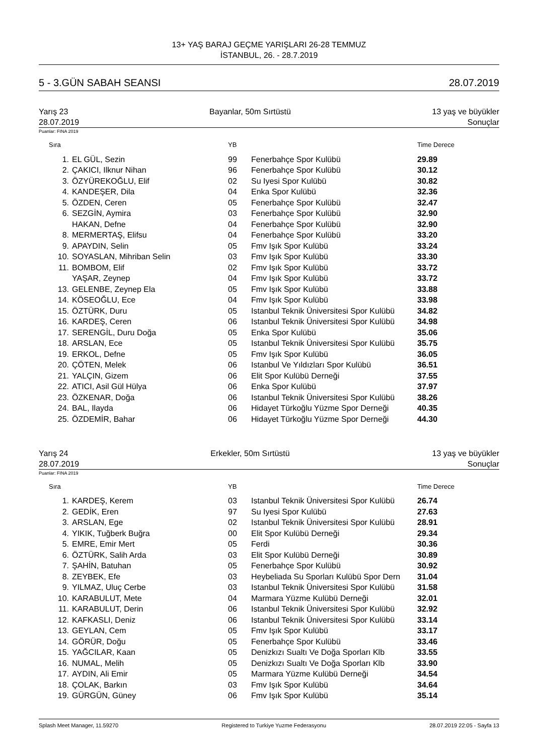13+ YAŞ BARAJ GEÇME YARIŞLARI 26-28 TEMMUZ
İSTANBUL, 26. - 28.7.2019
5 - 3.GÜN SABAH SEANSI 28.07.2019
Yarış 23 Bayanlar, 50m Sırtüstü 13 yaş ve büyükler
28.07.2019 Sonuçlar
Puanlar: FINA 2019
| Sıra | | YB | | Time Derece |
| --- | --- | --- | --- | --- |
| 1. | EL GÜL, Sezin | 99 | Fenerbahçe Spor Kulübü | 29.89 |
| 2. | ÇAKICI, Ilknur Nihan | 96 | Fenerbahçe Spor Kulübü | 30.12 |
| 3. | ÖZYÜREKOĞLU, Elif | 02 | Su Iyesi Spor Kulübü | 30.82 |
| 4. | KANDEŞER, Dila | 04 | Enka Spor Kulübü | 32.36 |
| 5. | ÖZDEN, Ceren | 05 | Fenerbahçe Spor Kulübü | 32.47 |
| 6. | SEZGİN, Aymira | 03 | Fenerbahçe Spor Kulübü | 32.90 |
| | HAKAN, Defne | 04 | Fenerbahçe Spor Kulübü | 32.90 |
| 8. | MERMERTAŞ, Elifsu | 04 | Fenerbahçe Spor Kulübü | 33.20 |
| 9. | APAYDIN, Selin | 05 | Fmv Işık Spor Kulübü | 33.24 |
| 10. | SOYASLAN, Mihriban Selin | 03 | Fmv Işık Spor Kulübü | 33.30 |
| 11. | BOMBOM, Elif | 02 | Fmv Işık Spor Kulübü | 33.72 |
| | YAŞAR, Zeynep | 04 | Fmv Işık Spor Kulübü | 33.72 |
| 13. | GELENBE, Zeynep Ela | 05 | Fmv Işık Spor Kulübü | 33.88 |
| 14. | KÖSEOĞLU, Ece | 04 | Fmv Işık Spor Kulübü | 33.98 |
| 15. | ÖZTÜRK, Duru | 05 | Istanbul Teknik Üniversitesi Spor Kulübü | 34.82 |
| 16. | KARDEŞ, Ceren | 06 | Istanbul Teknik Üniversitesi Spor Kulübü | 34.98 |
| 17. | SERENGİL, Duru Doğa | 05 | Enka Spor Kulübü | 35.06 |
| 18. | ARSLAN, Ece | 05 | Istanbul Teknik Üniversitesi Spor Kulübü | 35.75 |
| 19. | ERKOL, Defne | 05 | Fmv Işık Spor Kulübü | 36.05 |
| 20. | ÇÖTEN, Melek | 06 | Istanbul Ve Yıldızları Spor Kulübü | 36.51 |
| 21. | YALÇIN, Gizem | 06 | Elit Spor Kulübü Derneği | 37.55 |
| 22. | ATICI, Asil Gül Hülya | 06 | Enka Spor Kulübü | 37.97 |
| 23. | ÖZKENAR, Doğa | 06 | Istanbul Teknik Üniversitesi Spor Kulübü | 38.26 |
| 24. | BAL, Ilayda | 06 | Hidayet Türkoğlu Yüzme Spor Derneği | 40.35 |
| 25. | ÖZDEMİR, Bahar | 06 | Hidayet Türkoğlu Yüzme Spor Derneği | 44.30 |
Yarış 24 Erkekler, 50m Sırtüstü 13 yaş ve büyükler
28.07.2019 Sonuçlar
Puanlar: FINA 2019
| Sıra | | YB | | Time Derece |
| --- | --- | --- | --- | --- |
| 1. | KARDEŞ, Kerem | 03 | Istanbul Teknik Üniversitesi Spor Kulübü | 26.74 |
| 2. | GEDİK, Eren | 97 | Su Iyesi Spor Kulübü | 27.63 |
| 3. | ARSLAN, Ege | 02 | Istanbul Teknik Üniversitesi Spor Kulübü | 28.91 |
| 4. | YIKIK, Tuğberk Buğra | 00 | Elit Spor Kulübü Derneği | 29.34 |
| 5. | EMRE, Emir Mert | 05 | Ferdi | 30.36 |
| 6. | ÖZTÜRK, Salih Arda | 03 | Elit Spor Kulübü Derneği | 30.89 |
| 7. | ŞAHİN, Batuhan | 05 | Fenerbahçe Spor Kulübü | 30.92 |
| 8. | ZEYBEK, Efe | 03 | Heybeliada Su Sporları Kulübü Spor Dern | 31.04 |
| 9. | YILMAZ, Uluç Cerbe | 03 | Istanbul Teknik Üniversitesi Spor Kulübü | 31.58 |
| 10. | KARABULUT, Mete | 04 | Marmara Yüzme Kulübü Derneği | 32.01 |
| 11. | KARABULUT, Derin | 06 | Istanbul Teknik Üniversitesi Spor Kulübü | 32.92 |
| 12. | KAFKASLI, Deniz | 06 | Istanbul Teknik Üniversitesi Spor Kulübü | 33.14 |
| 13. | GEYLAN, Cem | 05 | Fmv Işık Spor Kulübü | 33.17 |
| 14. | GÖRÜR, Doğu | 05 | Fenerbahçe Spor Kulübü | 33.46 |
| 15. | YAĞCILAR, Kaan | 05 | Denizkızı Sualtı Ve Doğa Sporları Klb | 33.55 |
| 16. | NUMAL, Melih | 05 | Denizkızı Sualtı Ve Doğa Sporları Klb | 33.90 |
| 17. | AYDIN, Ali Emir | 05 | Marmara Yüzme Kulübü Derneği | 34.54 |
| 18. | ÇOLAK, Barkın | 03 | Fmv Işık Spor Kulübü | 34.64 |
| 19. | GÜRGÜN, Güney | 06 | Fmv Işık Spor Kulübü | 35.14 |
Splash Meet Manager, 11.59270 Registered to Turkiye Yuzme Federasyonu 28.07.2019 22:05 - Sayfa 13